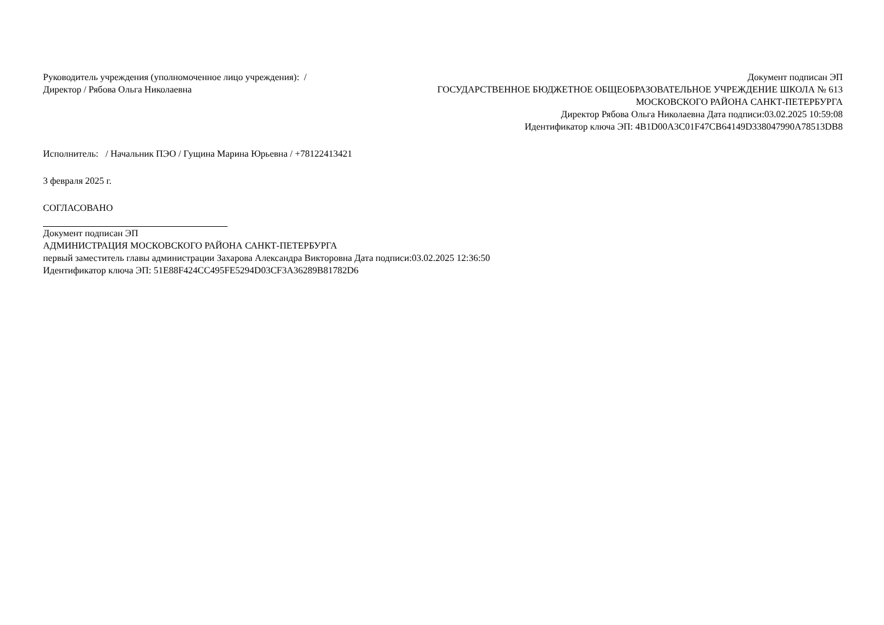Руководитель учреждения (уполномоченное лицо учреждения): / Директор / Рябова Ольга Николаевна
Документ подписан ЭП
ГОСУДАРСТВЕННОЕ БЮДЖЕТНОЕ ОБЩЕОБРАЗОВАТЕЛЬНОЕ УЧРЕЖДЕНИЕ ШКОЛА № 613 МОСКОВСКОГО РАЙОНА САНКТ-ПЕТЕРБУРГА
Директор Рябова Ольга Николаевна Дата подписи:03.02.2025 10:59:08
Идентификатор ключа ЭП: 4B1D00A3C01F47CB64149D338047990A78513DB8
Исполнитель: / Начальник ПЭО / Гущина Марина Юрьевна / +78122413421
3 февраля 2025 г.
СОГЛАСОВАНО
Документ подписан ЭП
АДМИНИСТРАЦИЯ МОСКОВСКОГО РАЙОНА САНКТ-ПЕТЕРБУРГА
первый заместитель главы администрации Захарова Александра Викторовна Дата подписи:03.02.2025 12:36:50
Идентификатор ключа ЭП: 51E88F424CC495FE5294D03CF3A36289B81782D6